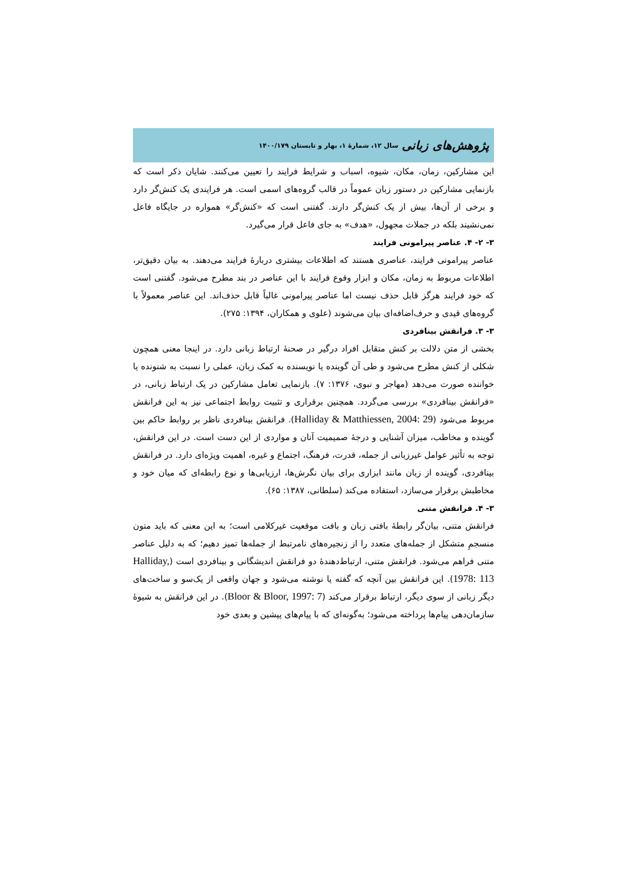پژوهش‌های زبانی سال ۱۲، شمارۀ ۱، بهار و تابستان ۱۴۰۰/۱۷۹
این مشارکین، زمان، مکان، شیوه، اسباب و شرایط فرایند را تعیین می‌کنند. شایان ذکر است که بازنمایی مشارکین در دستور زبان عموماً در قالب گروه‌های اسمی است. هر فرایندی یک کنش‌گر دارد و برخی از آن‌ها، بیش از یک کنش‌گر دارند. گفتنی است که «کنش‌گر» همواره در جایگاه فاعل نمی‌نشیند بلکه در جملات مجهول، «هدف» به جای فاعل قرار می‌گیرد.
۳- ۲- ۴. عناصر پیرامونی فرایند
عناصر پیرامونی فرایند، عناصری هستند که اطلاعات بیشتری دربارۀ فرایند می‌دهند. به بیان دقیق‌تر، اطلاعات مربوط به زمان، مکان و ابزار وقوع فرایند با این عناصر در بند مطرح می‌شود. گفتنی است که خود فرایند هرگز قابل حذف نیست اما عناصر پیرامونی غالباً قابل حذف‌اند. این عناصر معمولاً با گروه‌های قیدی و حرف‌اضافه‌ای بیان می‌شوند (علوی و همکاران، ۱۳۹۴: ۲۷۵).
۳- ۳. فرانقش بینافردی
بخشی از متن دلالت بر کنش متقابل افراد درگیر در صحنۀ ارتباط زبانی دارد. در اینجا معنی همچون شکلی از کنش مطرح می‌شود و طی آن گوینده یا نویسنده به کمک زبان، عملی را نسبت به شنونده یا خواننده صورت می‌دهد (مهاجر و نبوی، ۱۳۷۶: ۷). بازنمایی تعامل مشارکین در یک ارتباط زبانی، در «فرانقش بینافردی» بررسی می‌گردد. همچنین برقراری و تثبیت روابط اجتماعی نیز به این فرانقش مربوط می‌شود (Halliday & Matthiessen, 2004: 29). فرانقش بینافردی ناظر بر روابط حاکم بین گوینده و مخاطب، میزان آشنایی و درجۀ صمیمیت آنان و مواردی از این دست است. در این فرانقش، توجه به تأثیر عوامل غیرزبانی از جمله، قدرت، فرهنگ، اجتماع و غیره، اهمیت ویژه‌ای دارد. در فرانقش بینافردی، گوینده از زبان مانند ابزاری برای بیان نگرش‌ها، ارزیابی‌ها و نوع رابطه‌ای که میان خود و مخاطبش برقرار می‌سازد، استفاده می‌کند (سلطانی، ۱۳۸۷: ۶۵).
۳- ۴. فرانقش متنی
فرانقش متنی، بیان‌گر رابطۀ بافتی زبان و بافت موقعیت غیرکلامی است؛ به این معنی که باید متون منسجمِ متشکل از جمله‌های متعدد را از زنجیره‌های نامرتبط از جمله‌ها تمیز دهیم؛ که به دلیل عناصر متنی فراهم می‌شود. فرانقش متنی، ارتباط‌دهندۀ دو فرانقش اندیشگانی و بینافردی است (Halliday, 1978: 113). این فرانقش بین آنچه که گفته یا نوشته می‌شود و جهان واقعی از یک‌سو و ساخت‌های دیگر زبانی از سوی دیگر، ارتباط برقرار می‌کند (Bloor & Bloor, 1997: 7). در این فرانقش به شیوۀ سازمان‌دهی پیام‌ها پرداخته می‌شود؛ به‌گونه‌ای که با پیام‌های پیشین و بعدی خود